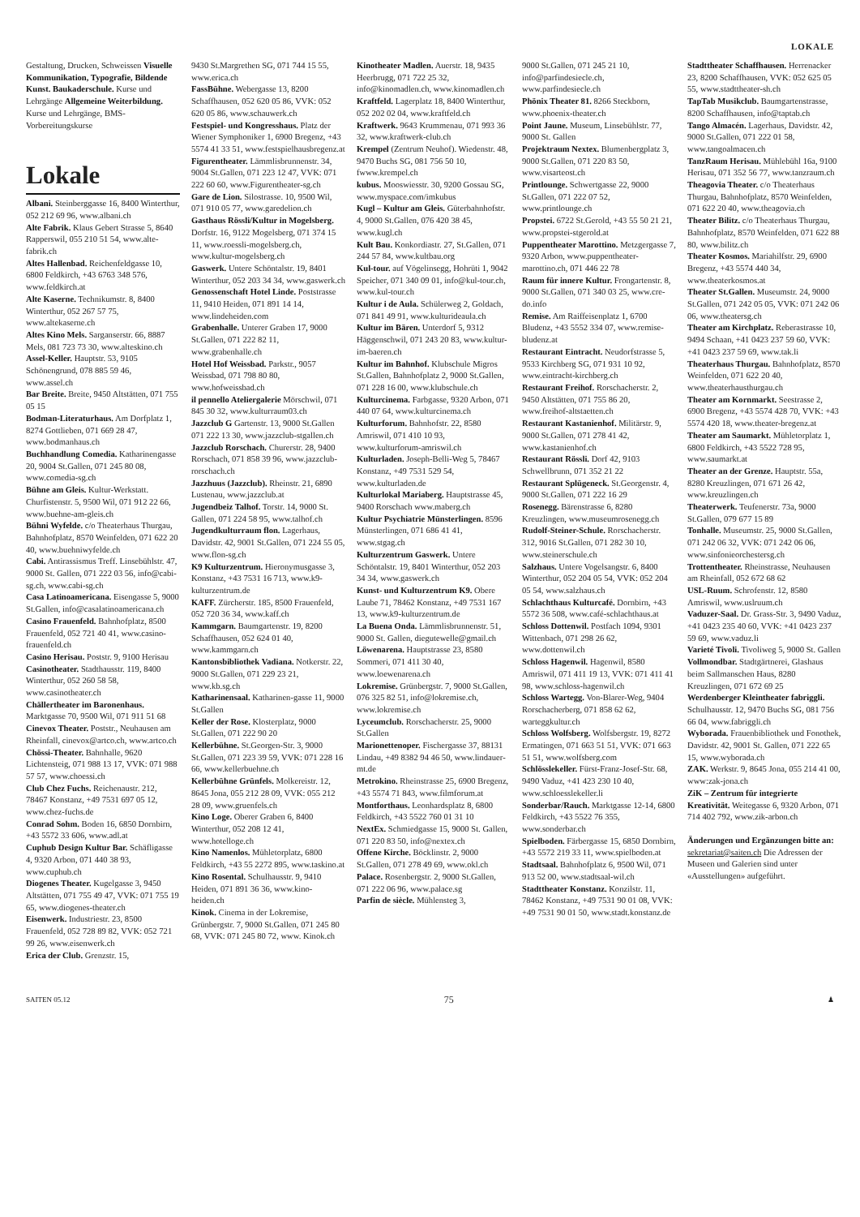LOKALE
Gestaltung, Drucken, Schweissen Visuelle Kommunikation, Typografie, Bildende Kunst. Baukaderschule. Kurse und Lehrgänge Allgemeine Weiterbildung. Kurse und Lehrgänge, BMS-Vorbereitungskurse
Lokale
Albani. Steinberggasse 16, 8400 Winterthur, 052 212 69 96, www.albani.ch
Alte Fabrik. Klaus Gebert Strasse 5, 8640 Rapperswil, 055 210 51 54, www.alte-fabrik.ch
Altes Hallenbad. Reichenfeldgasse 10, 6800 Feldkirch, +43 6763 348 576, www.feldkirch.at
Alte Kaserne. Technikumstr. 8, 8400 Winterthur, 052 267 57 75, www.altekaserne.ch
Altes Kino Mels. Sarganserstr. 66, 8887 Mels, 081 723 73 30, www.alteskino.ch
Assel-Keller. Hauptstr. 53, 9105 Schönengrund, 078 885 59 46, www.assel.ch
Bar Breite. Breite, 9450 Altstätten, 071 755 05 15
Bodman-Literaturhaus. Am Dorfplatz 1, 8274 Gottlieben, 071 669 28 47, www.bodmanhaus.ch
Buchhandlung Comedia. Katharinengasse 20, 9004 St.Gallen, 071 245 80 08, www.comedia-sg.ch
Bühne am Gleis. Kultur-Werkstatt. Churfistenstr. 5, 9500 Wil, 071 912 22 66, www.buehne-am-gleis.ch
Bühni Wyfelde. c/o Theaterhaus Thurgau, Bahnhofplatz, 8570 Weinfelden, 071 622 20 40, www.buehniwyfelde.ch
Cabi. Antirassismus Treff. Linsebühlstr. 47, 9000 St. Gallen, 071 222 03 56, info@cabi-sg.ch, www.cabi-sg.ch
Casa Latinoamericana. Eisengasse 5, 9000 St.Gallen, info@casalatinoamericana.ch
Casino Frauenfeld. Bahnhofplatz, 8500 Frauenfeld, 052 721 40 41, www.casino-frauenfeld.ch
Casino Herisau. Poststr. 9, 9100 Herisau
Casinotheater. Stadthausstr. 119, 8400 Winterthur, 052 260 58 58, www.casinotheater.ch
Chällertheater im Baronenhaus. Marktgasse 70, 9500 Wil, 071 911 51 68
Cinevox Theater. Poststr., Neuhausen am Rheinfall, cinevox@artco.ch, www.artco.ch
Chössi-Theater. Bahnhalle, 9620 Lichtensteig, 071 988 13 17, VVK: 071 988 57 57, www.choessi.ch
Club Chez Fuchs. Reichenaustr. 212, 78467 Konstanz, +49 7531 697 05 12, www.chez-fuchs.de
Conrad Sohm. Boden 16, 6850 Dornbirn, +43 5572 33 606, www.adl.at
Cuphub Design Kultur Bar. Schäfligasse 4, 9320 Arbon, 071 440 38 93, www.cuphub.ch
Diogenes Theater. Kugelgasse 3, 9450 Altstätten, 071 755 49 47, VVK: 071 755 19 65, www.diogenes-theater.ch
Eisenwerk. Industriestr. 23, 8500 Frauenfeld, 052 728 89 82, VVK: 052 721 99 26, www.eisenwerk.ch
Erica der Club. Grenzstr. 15,
9430 St.Margrethen SG, 071 744 15 55, www.erica.ch
FassBühne. Webergasse 13, 8200 Schaffhausen, 052 620 05 86, VVK: 052 620 05 86, www.schauwerk.ch
Festspiel- und Kongresshaus. Platz der Wiener Symphoniker 1, 6900 Bregenz, +43 5574 41 33 51, www.festspielhausbregenz.at
Figurentheater. Lämmlisbrunnenstr. 34, 9004 St.Gallen, 071 223 12 47, VVK: 071 222 60 60, www.Figurentheater-sg.ch
Gare de Lion. Silostrasse. 10, 9500 Wil, 071 910 05 77, www.garedelion.ch
Gasthaus Rössli/Kultur in Mogelsberg. Dorfstr. 16, 9122 Mogelsberg, 071 374 15 11, www.roessli-mogelsberg.ch, www.kultur-mogelsberg.ch
Gaswerk. Untere Schöntalstr. 19, 8401 Winterthur, 052 203 34 34, www.gaswerk.ch
Genossenschaft Hotel Linde. Poststrasse 11, 9410 Heiden, 071 891 14 14, www.lindeheiden.com
Grabenhalle. Unterer Graben 17, 9000 St.Gallen, 071 222 82 11, www.grabenhalle.ch
Hotel Hof Weissbad. Parkstr., 9057 Weissbad, 071 798 80 80, www.hofweissbad.ch
il pennello Ateliergalerie Mörschwil, 071 845 30 32, www.kulturraum03.ch
Jazzclub G Gartenstr. 13, 9000 St.Gallen 071 222 13 30, www.jazzclub-stgallen.ch
Jazzclub Rorschach. Churerstr. 28, 9400 Rorschach, 071 858 39 96, www.jazzclub-rorschach.ch
Jazzhuus (Jazzclub). Rheinstr. 21, 6890 Lustenau, www.jazzclub.at
Jugendbeiz Talhof. Torstr. 14, 9000 St. Gallen, 071 224 58 95, www.talhof.ch
Jugendkulturraum flon. Lagerhaus, Davidstr. 42, 9001 St.Gallen, 071 224 55 05, www.flon-sg.ch
K9 Kulturzentrum. Hieronymusgasse 3, Konstanz, +43 7531 16 713, www.k9-kulturzentrum.de
KAFF. Zürcherstr. 185, 8500 Frauenfeld, 052 720 36 34, www.kaff.ch
Kammgarn. Baumgartenstr. 19, 8200 Schaffhausen, 052 624 01 40, www.kammgarn.ch
Kantonsbibliothek Vadiana. Notkerstr. 22, 9000 St.Gallen, 071 229 23 21, www.kb.sg.ch
Katharinensaal. Katharinen-gasse 11, 9000 St.Gallen
Keller der Rose. Klosterplatz, 9000 St.Gallen, 071 222 90 20
Kellerbühne. St.Georgen-Str. 3, 9000 St.Gallen, 071 223 39 59, VVK: 071 228 16 66, www.kellerbuehne.ch
Kellerbühne Grünfels. Molkereistr. 12, 8645 Jona, 055 212 28 09, VVK: 055 212 28 09, www.gruenfels.ch
Kino Loge. Oberer Graben 6, 8400 Winterthur, 052 208 12 41, www.hotelloge.ch
Kino Namenlos. Mühletorplatz, 6800 Feldkirch, +43 55 2272 895, www.taskino.at
Kino Rosental. Schulhausstr. 9, 9410 Heiden, 071 891 36 36, www.kino-heiden.ch
Kinok. Cinema in der Lokremise, Grünbergstr. 7, 9000 St.Gallen, 071 245 80 68, VVK: 071 245 80 72, www. Kinok.ch
Kinotheater Madlen. Auerstr. 18, 9435 Heerbrugg, 071 722 25 32, info@kinomadlen.ch, www.kinomadlen.ch
Kraftfeld. Lagerplatz 18, 8400 Winterthur, 052 202 02 04, www.kraftfeld.ch
Kraftwerk. 9643 Krummenau, 071 993 36 32, www.kraftwerk-club.ch
Krempel (Zentrum Neuhof). Wiedenstr. 48, 9470 Buchs SG, 081 756 50 10, fwww.krempel.ch
kubus. Mooswiesstr. 30, 9200 Gossau SG, www.myspace.com/imkubus
Kugl – Kultur am Gleis. Güterbahnhofstr. 4, 9000 St.Gallen, 076 420 38 45, www.kugl.ch
Kult Bau. Konkordiastr. 27, St.Gallen, 071 244 57 84, www.kultbau.org
Kul-tour. auf Vögelinsegg, Hohrüti 1, 9042 Speicher, 071 340 09 01, info@kul-tour.ch, www.kul-tour.ch
Kultur i de Aula. Schülerweg 2, Goldach, 071 841 49 91, www.kulturideaula.ch
Kultur im Bären. Unterdorf 5, 9312 Häggenschwil, 071 243 20 83, www.kultur-im-baeren.ch
Kultur im Bahnhof. Klubschule Migros St.Gallen, Bahnhofplatz 2, 9000 St.Gallen, 071 228 16 00, www.klubschule.ch
Kulturcinema. Farbgasse, 9320 Arbon, 071 440 07 64, www.kulturcinema.ch
Kulturforum. Bahnhofstr. 22, 8580 Amriswil, 071 410 10 93, www.kulturforum-amriswil.ch
Kulturladen. Joseph-Belli-Weg 5, 78467 Konstanz, +49 7531 529 54, www.kulturladen.de
Kulturlokal Mariaberg. Hauptstrasse 45, 9400 Rorschach www.maberg.ch
Kultur Psychiatrie Münsterlingen. 8596 Münsterlingen, 071 686 41 41, www.stgag.ch
Kulturzentrum Gaswerk. Untere Schöntalstr. 19, 8401 Winterthur, 052 203 34 34, www.gaswerk.ch
Kunst- und Kulturzentrum K9. Obere Laube 71, 78462 Konstanz, +49 7531 167 13, www.k9-kulturzentrum.de
La Buena Onda. Lämmlisbrunnenstr. 51, 9000 St. Gallen, diegutewelle@gmail.ch
Löwenarena. Hauptstrasse 23, 8580 Sommeri, 071 411 30 40, www.loewenarena.ch
Lokremise. Grünbergstr. 7, 9000 St.Gallen, 076 325 82 51, info@lokremise.ch, www.lokremise.ch
Lyceumclub. Rorschacherstr. 25, 9000 St.Gallen
Marionettenoper. Fischergasse 37, 88131 Lindau, +49 8382 94 46 50, www.lindauer-mt.de
Metrokino. Rheinstrasse 25, 6900 Bregenz, +43 5574 71 843, www.filmforum.at
Montforthaus. Leonhardsplatz 8, 6800 Feldkirch, +43 5522 760 01 31 10
NextEx. Schmiedgasse 15, 9000 St. Gallen, 071 220 83 50, info@nextex.ch
Offene Kirche. Böcklinstr. 2, 9000 St.Gallen, 071 278 49 69, www.okl.ch
Palace. Rosenbergstr. 2, 9000 St.Gallen, 071 222 06 96, www.palace.sg
Parfin de siècle. Mühlensteg 3,
9000 St.Gallen, 071 245 21 10, info@parfindesiecle.ch, www.parfindesiecle.ch
Phönix Theater 81. 8266 Steckborn, www.phoenix-theater.ch
Point Jaune. Museum, Linsebühlstr. 77, 9000 St. Gallen
Projektraum Nextex. Blumenbergplatz 3, 9000 St.Gallen, 071 220 83 50, www.visarteost.ch
Printlounge. Schwertgasse 22, 9000 St.Gallen, 071 222 07 52, www.printlounge.ch
Propstei. 6722 St.Gerold, +43 55 50 21 21, www.propstei-stgerold.at
Puppentheater Marottino. Metzgergasse 7, 9320 Arbon, www.puppentheater-marottino.ch, 071 446 22 78
Raum für innere Kultur. Frongartenstr. 8, 9000 St.Gallen, 071 340 03 25, www.cre-do.info
Remise. Am Raiffeisenplatz 1, 6700 Bludenz, +43 5552 334 07, www.remise-bludenz.at
Restaurant Eintracht. Neudorfstrasse 5, 9533 Kirchberg SG, 071 931 10 92, www.eintracht-kirchberg.ch
Restaurant Freihof. Rorschacherstr. 2, 9450 Altstätten, 071 755 86 20, www.freihof-altstaetten.ch
Restaurant Kastanienhof. Militärstr. 9, 9000 St.Gallen, 071 278 41 42, www.kastanienhof.ch
Restaurant Rössli. Dorf 42, 9103 Schwellbrunn, 071 352 21 22
Restaurant Splügeneck. St.Georgenstr. 4, 9000 St.Gallen, 071 222 16 29
Rosenegg. Bärenstrasse 6, 8280 Kreuzlingen, www.museumrosenegg.ch
Rudolf-Steiner-Schule. Rorschacherstr. 312, 9016 St.Gallen, 071 282 30 10, www.steinerschule.ch
Salzhaus. Untere Vogelsangstr. 6, 8400 Winterthur, 052 204 05 54, VVK: 052 204 05 54, www.salzhaus.ch
Schlachthaus Kulturcafé. Dornbirn, +43 5572 36 508, www.café-schlachthaus.at
Schloss Dottenwil. Postfach 1094, 9301 Wittenbach, 071 298 26 62, www.dottenwil.ch
Schloss Hagenwil. Hagenwil, 8580 Amriswil, 071 411 19 13, VVK: 071 411 41 98, www.schloss-hagenwil.ch
Schloss Wartegg. Von-Blarer-Weg, 9404 Rorschacherberg, 071 858 62 62, warteggkultur.ch
Schloss Wolfsberg. Wolfsbergstr. 19, 8272 Ermatingen, 071 663 51 51, VVK: 071 663 51 51, www.wolfsberg.com
Schlösslekeller. Fürst-Franz-Josef-Str. 68, 9490 Vaduz, +41 423 230 10 40, www.schloesslekeller.li
Sonderbar/Rauch. Marktgasse 12-14, 6800 Feldkirch, +43 5522 76 355, www.sonderbar.ch
Spielboden. Färbergasse 15, 6850 Dornbirn, +43 5572 219 33 11, www.spielboden.at
Stadtsaal. Bahnhofplatz 6, 9500 Wil, 071 913 52 00, www.stadtsaal-wil.ch
Stadttheater Konstanz. Konzilstr. 11, 78462 Konstanz, +49 7531 90 01 08, VVK: +49 7531 90 01 50, www.stadt.konstanz.de
Stadttheater Schaffhausen. Herrenacker 23, 8200 Schaffhausen, VVK: 052 625 05 55, www.stadttheater-sh.ch
TapTab Musikclub. Baumgartenstrasse, 8200 Schaffhausen, info@taptab.ch
Tango Almacén. Lagerhaus, Davidstr. 42, 9000 St.Gallen, 071 222 01 58, www.tangoalmacen.ch
TanzRaum Herisau. Mühlebühl 16a, 9100 Herisau, 071 352 56 77, www.tanzraum.ch
Theagovia Theater. c/o Theaterhaus Thurgau, Bahnhofplatz, 8570 Weinfelden, 071 622 20 40, www.theagovia.ch
Theater Bilitz. c/o Theaterhaus Thurgau, Bahnhofplatz, 8570 Weinfelden, 071 622 88 80, www.bilitz.ch
Theater Kosmos. Mariahilfstr. 29, 6900 Bregenz, +43 5574 440 34, www.theaterkosmos.at
Theater St.Gallen. Museumstr. 24, 9000 St.Gallen, 071 242 05 05, VVK: 071 242 06 06, www.theatersg.ch
Theater am Kirchplatz. Reberastrasse 10, 9494 Schaan, +41 0423 237 59 60, VVK: +41 0423 237 59 69, www.tak.li
Theaterhaus Thurgau. Bahnhofplatz, 8570 Weinfelden, 071 622 20 40, www.theaterhausthurgau.ch
Theater am Kornmarkt. Seestrasse 2, 6900 Bregenz, +43 5574 428 70, VVK: +43 5574 420 18, www.theater-bregenz.at
Theater am Saumarkt. Mühletorplatz 1, 6800 Feldkirch, +43 5522 728 95, www.saumarkt.at
Theater an der Grenze. Hauptstr. 55a, 8280 Kreuzlingen, 071 671 26 42, www.kreuzlingen.ch
Theaterwerk. Teufenerstr. 73a, 9000 St.Gallen, 079 677 15 89
Tonhalle. Museumstr. 25, 9000 St.Gallen, 071 242 06 32, VVK: 071 242 06 06, www.sinfonieorchestersg.ch
Trottentheater. Rheinstrasse, Neuhausen am Rheinfall, 052 672 68 62
USL-Ruum. Schrofenstr. 12, 8580 Amriswil, www.uslruum.ch
Vaduzer-Saal. Dr. Grass-Str. 3, 9490 Vaduz, +41 0423 235 40 60, VVK: +41 0423 237 59 69, www.vaduz.li
Varieté Tivoli. Tivoliweg 5, 9000 St. Gallen
Vollmondbar. Stadtgärtnerei, Glashaus beim Sallmanschen Haus, 8280 Kreuzlingen, 071 672 69 25
Werdenberger Kleintheater fabriggli. Schulhausstr. 12, 9470 Buchs SG, 081 756 66 04, www.fabriggli.ch
Wyborada. Frauenbibliothek und Fonothek, Davidstr. 42, 9001 St. Gallen, 071 222 65 15, www.wyborada.ch
ZAK. Werkstr. 9, 8645 Jona, 055 214 41 00, www:zak-jona.ch
ZiK – Zentrum für integrierte Kreativität. Weitegasse 6, 9320 Arbon, 071 714 402 792, www.zik-arbon.ch
Änderungen und Ergänzungen bitte an: sekretariat@saiten.ch Die Adressen der Museen und Galerien sind unter «Ausstellungen» aufgeführt.
SAITEN 05.12 75 ♟